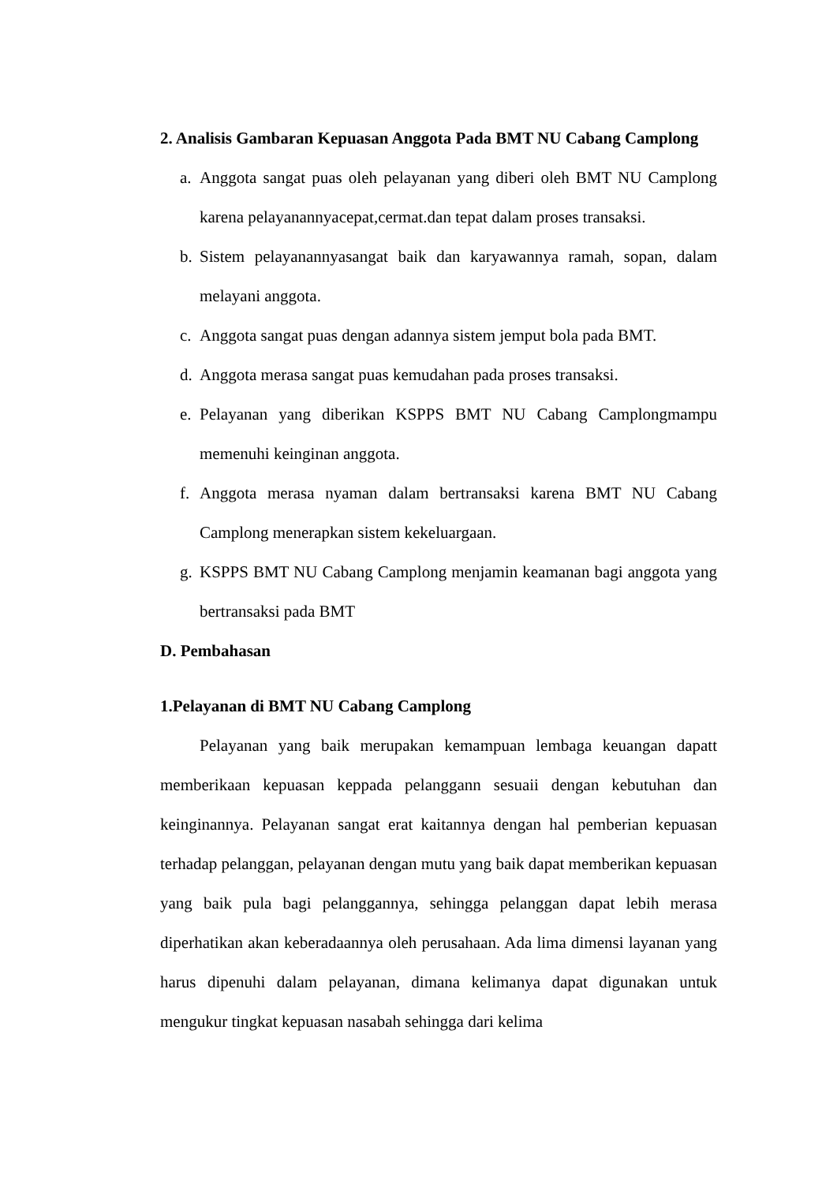2. Analisis Gambaran Kepuasan Anggota Pada BMT NU Cabang Camplong
a. Anggota sangat puas oleh pelayanan yang diberi oleh BMT NU Camplong karena pelayanannyacepat,cermat.dan tepat dalam proses transaksi.
b. Sistem pelayanannyasangat baik dan karyawannya ramah, sopan, dalam melayani anggota.
c. Anggota sangat puas dengan adannya sistem jemput bola pada BMT.
d. Anggota merasa sangat puas kemudahan pada proses transaksi.
e. Pelayanan yang diberikan KSPPS BMT NU Cabang Camplongmampu memenuhi keinginan anggota.
f. Anggota merasa nyaman dalam bertransaksi karena BMT NU Cabang Camplong menerapkan sistem kekeluargaan.
g. KSPPS BMT NU Cabang Camplong menjamin keamanan bagi anggota yang bertransaksi pada BMT
D. Pembahasan
1.Pelayanan di BMT NU Cabang Camplong
Pelayanan yang baik merupakan kemampuan lembaga keuangan dapatt memberikaan kepuasan keppada pelanggann sesuaii dengan kebutuhan dan keinginannya. Pelayanan sangat erat kaitannya dengan hal pemberian kepuasan terhadap pelanggan, pelayanan dengan mutu yang baik dapat memberikan kepuasan yang baik pula bagi pelanggannya, sehingga pelanggan dapat lebih merasa diperhatikan akan keberadaannya oleh perusahaan. Ada lima dimensi layanan yang harus dipenuhi dalam pelayanan, dimana kelimanya dapat digunakan untuk mengukur tingkat kepuasan nasabah sehingga dari kelima